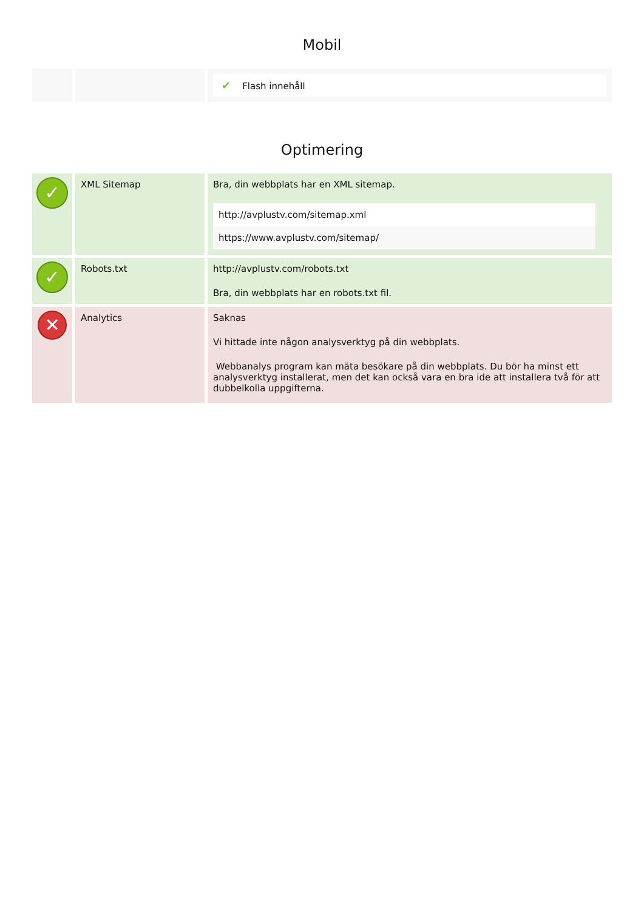Mobil
| | | ✔ Flash innehåll |
Optimering
| ✓ | XML Sitemap | Bra, din webbplats har en XML sitemap. http://avplustv.com/sitemap.xml https://www.avplustv.com/sitemap/ |
| ✓ | Robots.txt | http://avplustv.com/robots.txt Bra, din webbplats har en robots.txt fil. |
| ✕ | Analytics | Saknas Vi hittade inte någon analysverktyg på din webbplats. Webbanalys program kan mäta besökare på din webbplats. Du bör ha minst ett analysverktyg installerat, men det kan också vara en bra ide att installera två för att dubbelkolla uppgifterna. |